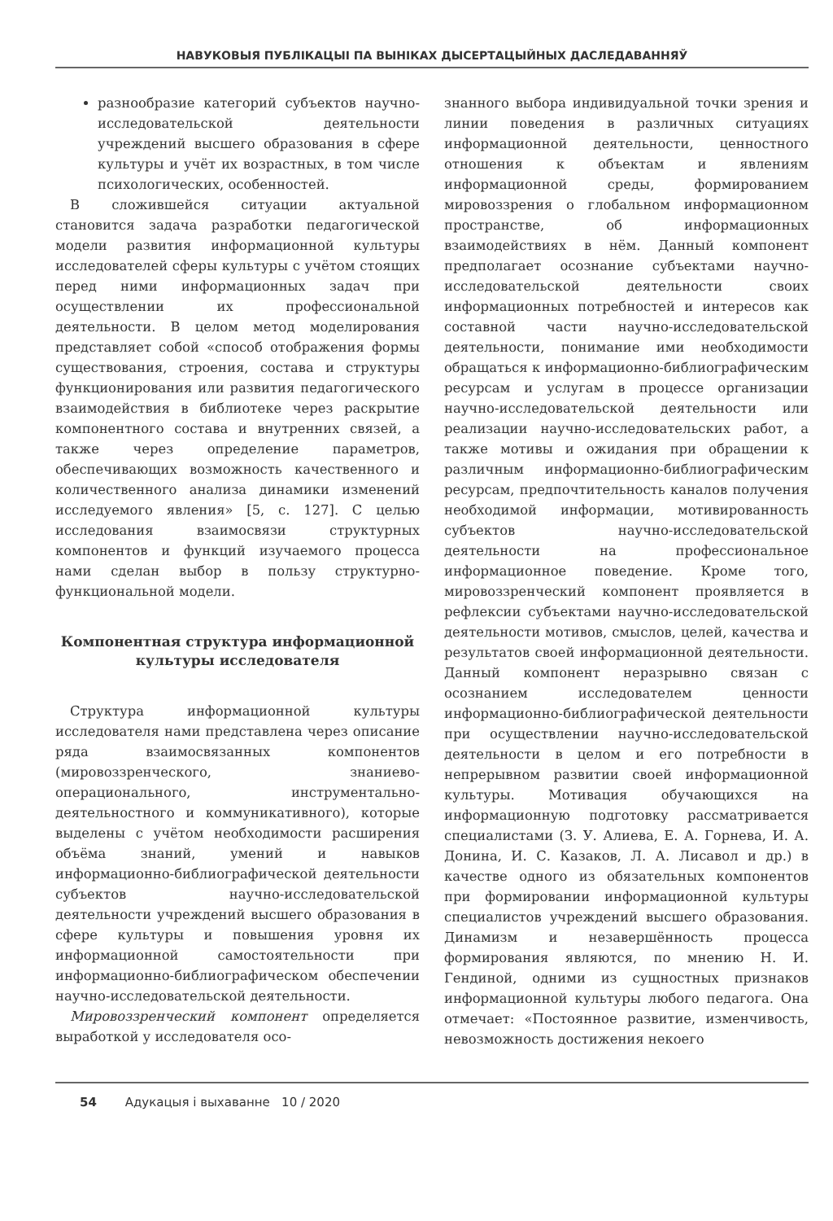НАВУКОВЫЯ ПУБЛІКАЦЫІ ПА ВЫНІКАХ ДЫСЕРТАЦЫЙНЫХ ДАСЛЕДАВАННЯЎ
разнообразие категорий субъектов научно-исследовательской деятельности учреждений высшего образования в сфере культуры и учёт их возрастных, в том числе психологических, особенностей.
В сложившейся ситуации актуальной становится задача разработки педагогической модели развития информационной культуры исследователей сферы культуры с учётом стоящих перед ними информационных задач при осуществлении их профессиональной деятельности. В целом метод моделирования представляет собой «способ отображения формы существования, строения, состава и структуры функционирования или развития педагогического взаимодействия в библиотеке через раскрытие компонентного состава и внутренних связей, а также через определение параметров, обеспечивающих возможность качественного и количественного анализа динамики изменений исследуемого явления» [5, с. 127]. С целью исследования взаимосвязи структурных компонентов и функций изучаемого процесса нами сделан выбор в пользу структурно-функциональной модели.
Компонентная структура информационной культуры исследователя
Структура информационной культуры исследователя нами представлена через описание ряда взаимосвязанных компонентов (мировоззренческого, знаниево-операционального, инструментально-деятельностного и коммуникативного), которые выделены с учётом необходимости расширения объёма знаний, умений и навыков информационно-библиографической деятельности субъектов научно-исследовательской деятельности учреждений высшего образования в сфере культуры и повышения уровня их информационной самостоятельности при информационно-библиографическом обеспечении научно-исследовательской деятельности.
Мировоззренческий компонент определяется выработкой у исследователя осо-
знанного выбора индивидуальной точки зрения и линии поведения в различных ситуациях информационной деятельности, ценностного отношения к объектам и явлениям информационной среды, формированием мировоззрения о глобальном информационном пространстве, об информационных взаимодействиях в нём. Данный компонент предполагает осознание субъектами научно-исследовательской деятельности своих информационных потребностей и интересов как составной части научно-исследовательской деятельности, понимание ими необходимости обращаться к информационно-библиографическим ресурсам и услугам в процессе организации научно-исследовательской деятельности или реализации научно-исследовательских работ, а также мотивы и ожидания при обращении к различным информационно-библиографическим ресурсам, предпочтительность каналов получения необходимой информации, мотивированность субъектов научно-исследовательской деятельности на профессиональное информационное поведение. Кроме того, мировоззренческий компонент проявляется в рефлексии субъектами научно-исследовательской деятельности мотивов, смыслов, целей, качества и результатов своей информационной деятельности. Данный компонент неразрывно связан с осознанием исследователем ценности информационно-библиографической деятельности при осуществлении научно-исследовательской деятельности в целом и его потребности в непрерывном развитии своей информационной культуры. Мотивация обучающихся на информационную подготовку рассматривается специалистами (З. У. Алиева, Е. А. Горнева, И. А. Донина, И. С. Казаков, Л. А. Лисавол и др.) в качестве одного из обязательных компонентов при формировании информационной культуры специалистов учреждений высшего образования. Динамизм и незавершённость процесса формирования являются, по мнению Н. И. Гендиной, одними из сущностных признаков информационной культуры любого педагога. Она отмечает: «Постоянное развитие, изменчивость, невозможность достижения некоего
54 Адукацыя і выхаванне 10 / 2020